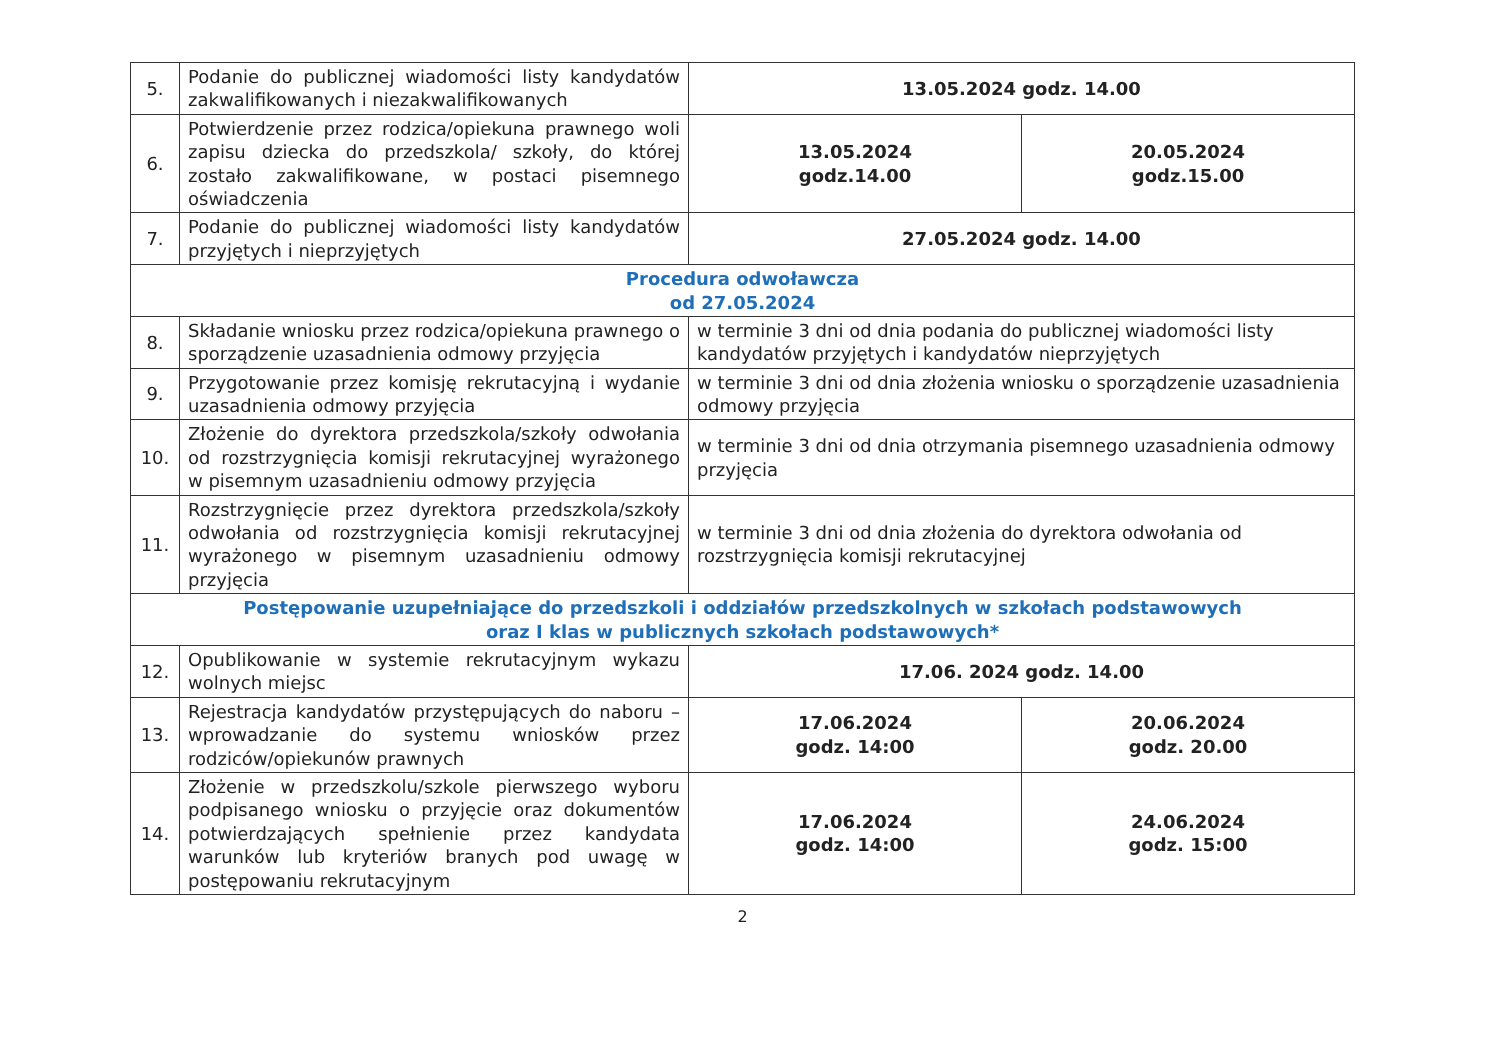| 5. | Podanie do publicznej wiadomości listy kandydatów zakwalifikowanych i niezakwalifikowanych | 13.05.2024 godz. 14.00 | |
| 6. | Potwierdzenie przez rodzica/opiekuna prawnego woli zapisu dziecka do przedszkola/ szkoły, do której zostało zakwalifikowane, w postaci pisemnego oświadczenia | 13.05.2024 godz.14.00 | 20.05.2024 godz.15.00 |
| 7. | Podanie do publicznej wiadomości listy kandydatów przyjętych i nieprzyjętych | 27.05.2024 godz. 14.00 | |
| Procedura odwoławcza od 27.05.2024 | | | |
| 8. | Składanie wniosku przez rodzica/opiekuna prawnego o sporządzenie uzasadnienia odmowy przyjęcia | w terminie 3 dni od dnia podania do publicznej wiadomości listy kandydatów przyjętych i kandydatów nieprzyjętych | |
| 9. | Przygotowanie przez komisję rekrutacyjną i wydanie uzasadnienia odmowy przyjęcia | w terminie 3 dni od dnia złożenia wniosku o sporządzenie uzasadnienia odmowy przyjęcia | |
| 10. | Złożenie do dyrektora przedszkola/szkoły odwołania od rozstrzygnięcia komisji rekrutacyjnej wyrażonego w pisemnym uzasadnieniu odmowy przyjęcia | w terminie 3 dni od dnia otrzymania pisemnego uzasadnienia odmowy przyjęcia | |
| 11. | Rozstrzygnięcie przez dyrektora przedszkola/szkoły odwołania od rozstrzygnięcia komisji rekrutacyjnej wyrażonego w pisemnym uzasadnieniu odmowy przyjęcia | w terminie 3 dni od dnia złożenia do dyrektora odwołania od rozstrzygnięcia komisji rekrutacyjnej | |
| Postępowanie uzupełniające do przedszkoli i oddziałów przedszkolnych w szkołach podstawowych oraz I klas w publicznych szkołach podstawowych* | | | |
| 12. | Opublikowanie w systemie rekrutacyjnym wykazu wolnych miejsc | 17.06. 2024 godz. 14.00 | |
| 13. | Rejestracja kandydatów przystępujących do naboru – wprowadzanie do systemu wniosków przez rodziców/opiekunów prawnych | 17.06.2024 godz. 14:00 | 20.06.2024 godz. 20.00 |
| 14. | Złożenie w przedszkolu/szkole pierwszego wyboru podpisanego wniosku o przyjęcie oraz dokumentów potwierdzających spełnienie przez kandydata warunków lub kryteriów branych pod uwagę w postępowaniu rekrutacyjnym | 17.06.2024 godz. 14:00 | 24.06.2024 godz. 15:00 |
2